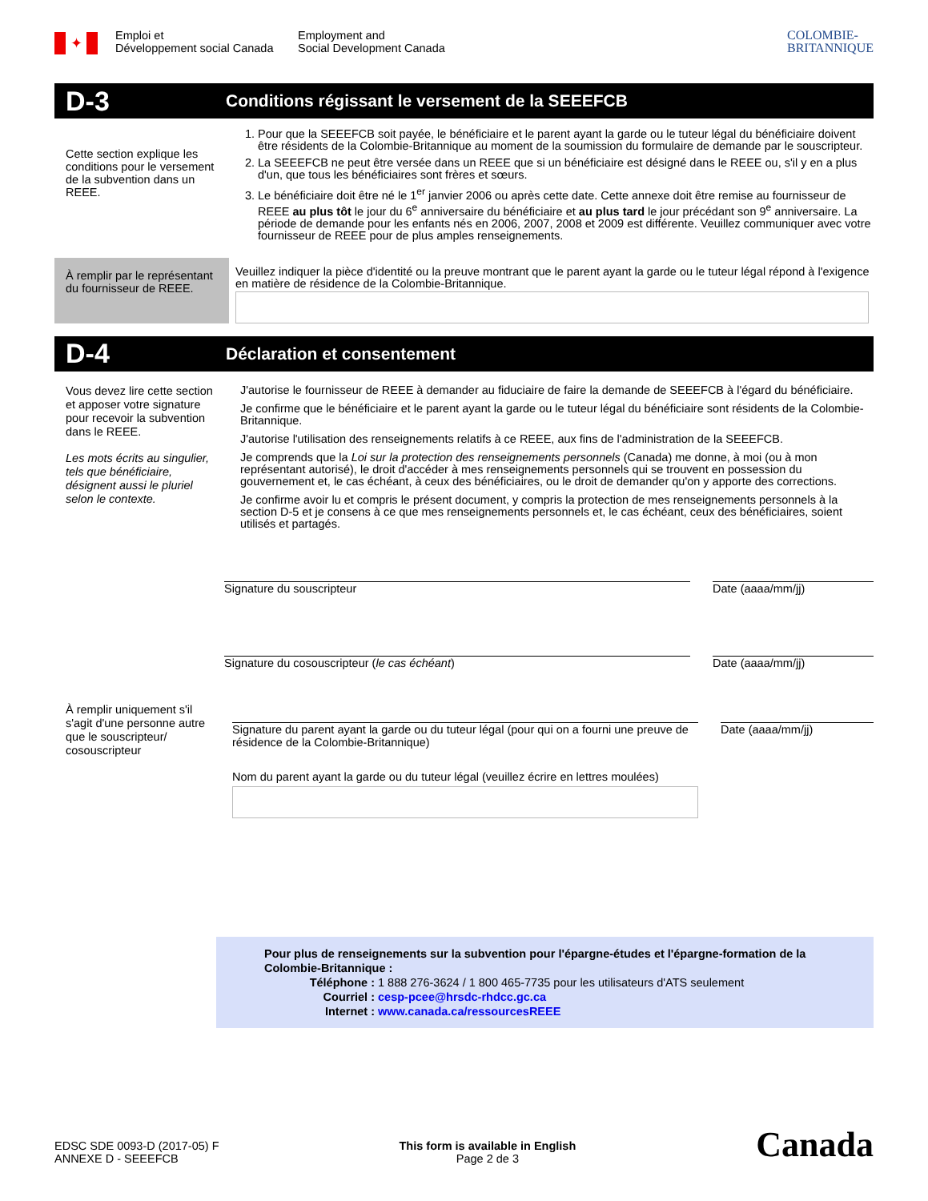✦
Emploi et
Développement social Canada
Employment and
Social Development Canada
COLOMBIE-
BRITANNIQUE
D-3
Conditions régissant le versement de la SEEEFCB
Cette section explique les conditions pour le versement de la subvention dans un REEE.
1. Pour que la SEEEFCB soit payée, le bénéficiaire et le parent ayant la garde ou le tuteur légal du bénéficiaire doivent être résidents de la Colombie-Britannique au moment de la soumission du formulaire de demande par le souscripteur.
2. La SEEEFCB ne peut être versée dans un REEE que si un bénéficiaire est désigné dans le REEE ou, s'il y en a plus d'un, que tous les bénéficiaires sont frères et sœurs.
3. Le bénéficiaire doit être né le 1<sup>er</sup> janvier 2006 ou après cette date. Cette annexe doit être remise au fournisseur de REEE au plus tôt le jour du 6<sup>e</sup> anniversaire du bénéficiaire et au plus tard le jour précédant son 9<sup>e</sup> anniversaire. La période de demande pour les enfants nés en 2006, 2007, 2008 et 2009 est différente. Veuillez communiquer avec votre fournisseur de REEE pour de plus amples renseignements.
À remplir par le représentant du fournisseur de REEE.
Veuillez indiquer la pièce d'identité ou la preuve montrant que le parent ayant la garde ou le tuteur légal répond à l'exigence en matière de résidence de la Colombie-Britannique.
D-4
Déclaration et consentement
Vous devez lire cette section et apposer votre signature pour recevoir la subvention dans le REEE.
Les mots écrits au singulier, tels que bénéficiaire, désignent aussi le pluriel selon le contexte.
J'autorise le fournisseur de REEE à demander au fiduciaire de faire la demande de SEEEFCB à l'égard du bénéficiaire.
Je confirme que le bénéficiaire et le parent ayant la garde ou le tuteur légal du bénéficiaire sont résidents de la Colombie-Britannique.
J'autorise l'utilisation des renseignements relatifs à ce REEE, aux fins de l'administration de la SEEEFCB.
Je comprends que la Loi sur la protection des renseignements personnels (Canada) me donne, à moi (ou à mon représentant autorisé), le droit d'accéder à mes renseignements personnels qui se trouvent en possession du gouvernement et, le cas échéant, à ceux des bénéficiaires, ou le droit de demander qu'on y apporte des corrections.
Je confirme avoir lu et compris le présent document, y compris la protection de mes renseignements personnels à la section D-5 et je consens à ce que mes renseignements personnels et, le cas échéant, ceux des bénéficiaires, soient utilisés et partagés.
Signature du souscripteur Date (aaaa/mm/jj)
Signature du cosouscripteur (le cas échéant) Date (aaaa/mm/jj)
À remplir uniquement s'il s'agit d'une personne autre que le souscripteur/ cosouscripteur
Signature du parent ayant la garde ou du tuteur légal (pour qui on a fourni une preuve de résidence de la Colombie-Britannique)
Date (aaaa/mm/jj)
Nom du parent ayant la garde ou du tuteur légal (veuillez écrire en lettres moulées)
Pour plus de renseignements sur la subvention pour l'épargne-études et l'épargne-formation de la Colombie-Britannique :
Téléphone : 1 888 276-3624 / 1 800 465-7735 pour les utilisateurs d'ATS seulement
Courriel : cesp-pcee@hrsdc-rhdcc.gc.ca
Internet : www.canada.ca/ressourcesREEE
EDSC SDE 0093-D (2017-05) F
ANNEXE D - SEEEFCB
This form is available in English
Page 2 de 3
Canada